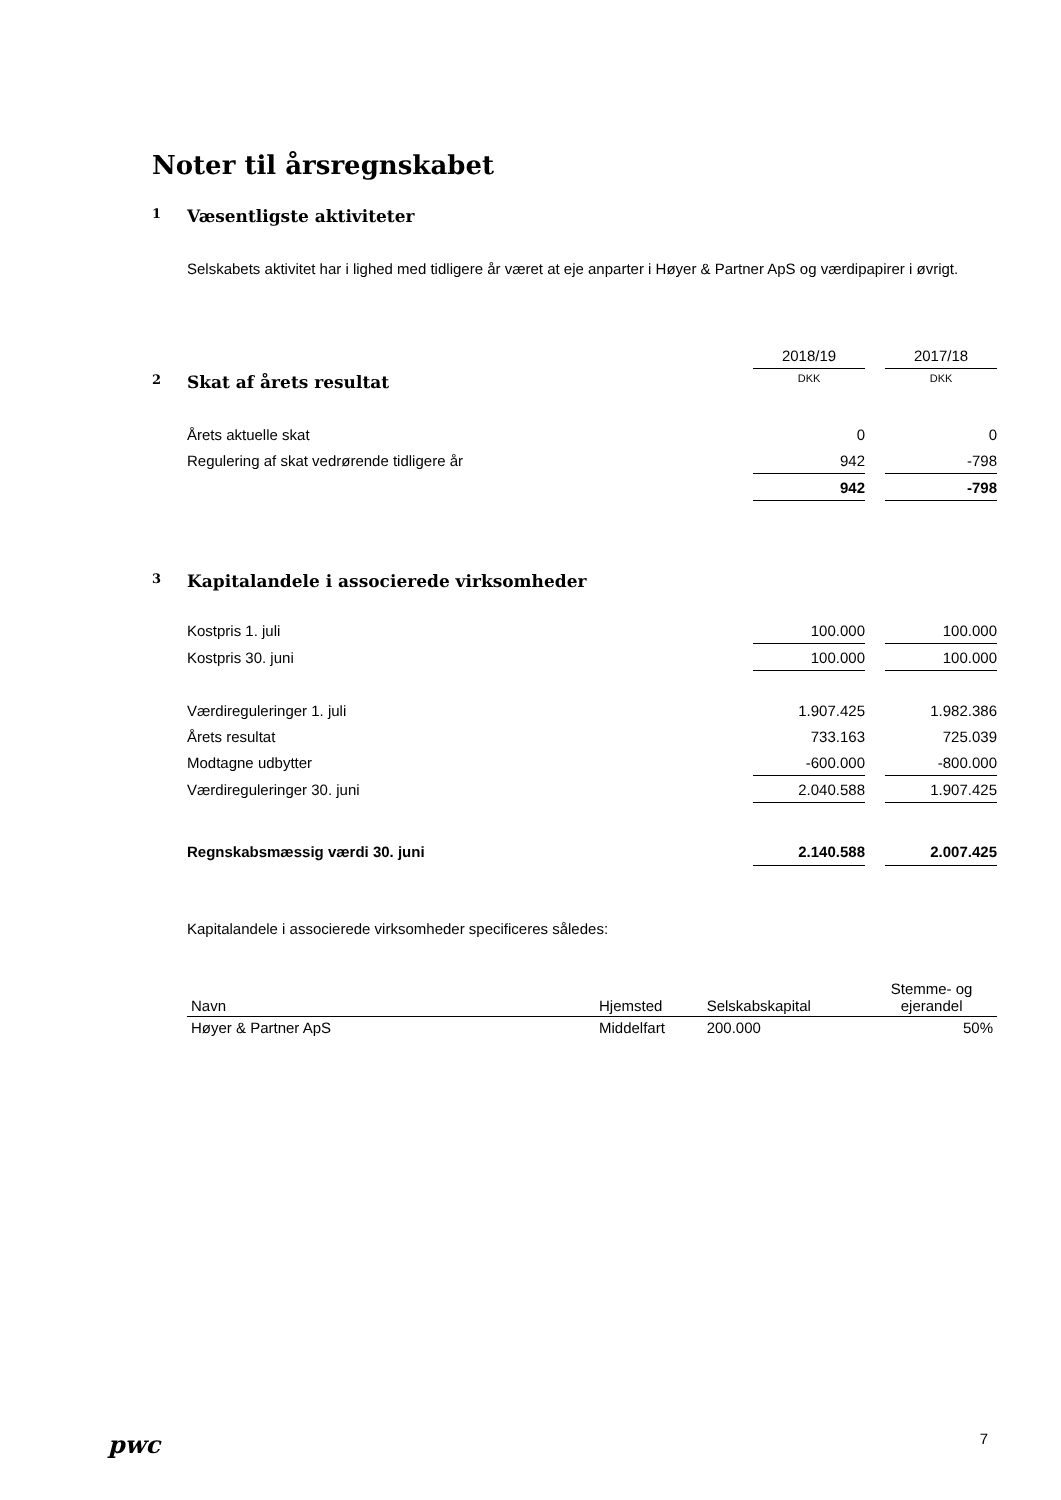Noter til årsregnskabet
1 Væsentligste aktiviteter
Selskabets aktivitet har i lighed med tidligere år været at eje anparter i Høyer & Partner ApS og værdipapirer i øvrigt.
| | 2018/19 | | 2017/18 |
| 2 Skat af årets resultat | DKK | | DKK |
| Årets aktuelle skat | 0 | | 0 |
| Regulering af skat vedrørende tidligere år | 942 | | -798 |
| | 942 | | -798 |
3 Kapitalandele i associerede virksomheder
| Kostpris 1. juli | 100.000 | | 100.000 |
| Kostpris 30. juni | 100.000 | | 100.000 |
| Værdireguleringer 1. juli | 1.907.425 | | 1.982.386 |
| Årets resultat | 733.163 | | 725.039 |
| Modtagne udbytter | -600.000 | | -800.000 |
| Værdireguleringer 30. juni | 2.040.588 | | 1.907.425 |
| Regnskabsmæssig værdi 30. juni | 2.140.588 | | 2.007.425 |
Kapitalandele i associerede virksomheder specificeres således:
| Navn | Hjemsted | Selskabskapital | Stemme- og ejerandel |
| --- | --- | --- | --- |
| Høyer & Partner ApS | Middelfart | 200.000 | 50% |
pwc
7